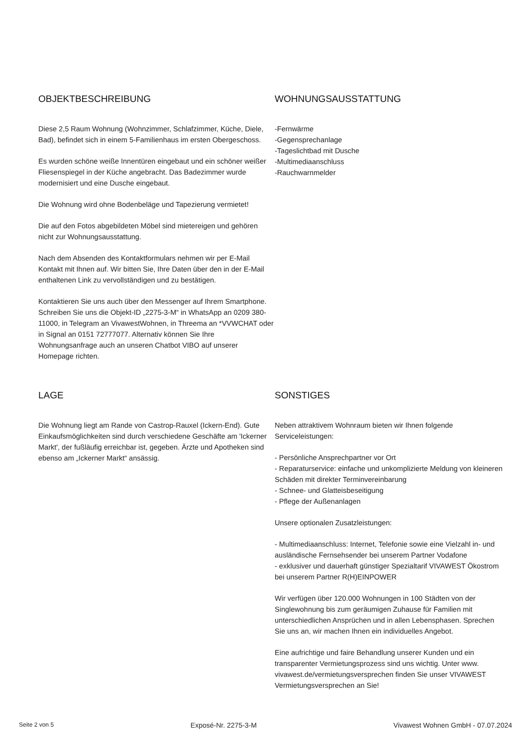OBJEKTBESCHREIBUNG
Diese 2,5 Raum Wohnung (Wohnzimmer, Schlafzimmer, Küche, Diele, Bad), befindet sich in einem 5-Familienhaus im ersten Obergeschoss.
Es wurden schöne weiße Innentüren eingebaut und ein schöner weißer Fliesenspiegel in der Küche angebracht. Das Badezimmer wurde modernisiert und eine Dusche eingebaut.
Die Wohnung wird ohne Bodenbeläge und Tapezierung vermietet!
Die auf den Fotos abgebildeten Möbel sind mietereigen und gehören nicht zur Wohnungsausstattung.
Nach dem Absenden des Kontaktformulars nehmen wir per E-Mail Kontakt mit Ihnen auf. Wir bitten Sie, Ihre Daten über den in der E-Mail enthaltenen Link zu vervollständigen und zu bestätigen.
Kontaktieren Sie uns auch über den Messenger auf Ihrem Smartphone. Schreiben Sie uns die Objekt-ID „2275-3-M“ in WhatsApp an 0209 380-11000, in Telegram an VivawestWohnen, in Threema an *VVWCHAT oder in Signal an 0151 72777077. Alternativ können Sie Ihre Wohnungsanfrage auch an unseren Chatbot VIBO auf unserer Homepage richten.
WOHNUNGSAUSSTATTUNG
-Fernwärme
-Gegensprechanlage
-Tageslichtbad mit Dusche
-Multimediaanschluss
-Rauchwarnmelder
LAGE
Die Wohnung liegt am Rande von Castrop-Rauxel (Ickern-End). Gute Einkaufsmöglichkeiten sind durch verschiedene Geschäfte am 'Ickerner Markt', der fußläufig erreichbar ist, gegeben. Ärzte und Apotheken sind ebenso am „Ickerner Markt“ ansässig.
SONSTIGES
Neben attraktivem Wohnraum bieten wir Ihnen folgende Serviceleistungen:
- Persönliche Ansprechpartner vor Ort
- Reparaturservice: einfache und unkomplizierte Meldung von kleineren Schäden mit direkter Terminvereinbarung
- Schnee- und Glatteisbeseitigung
- Pflege der Außenanlagen
Unsere optionalen Zusatzleistungen:
- Multimediaanschluss: Internet, Telefonie sowie eine Vielzahl in- und ausländische Fernsehsender bei unserem Partner Vodafone
- exklusiver und dauerhaft günstiger Spezialtarif VIVAWEST Ökostrom bei unserem Partner R(H)EINPOWER
Wir verfügen über 120.000 Wohnungen in 100 Städten von der Singlewohnung bis zum geräumigen Zuhause für Familien mit unterschiedlichen Ansprüchen und in allen Lebensphasen. Sprechen Sie uns an, wir machen Ihnen ein individuelles Angebot.
Eine aufrichtige und faire Behandlung unserer Kunden und ein transparenter Vermietungsprozess sind uns wichtig. Unter www. vivawest.de/vermietungsversprechen finden Sie unser VIVAWEST Vermietungsversprechen an Sie!
Seite 2 von 5 Exposé-Nr. 2275-3-M Vivawest Wohnen GmbH - 07.07.2024